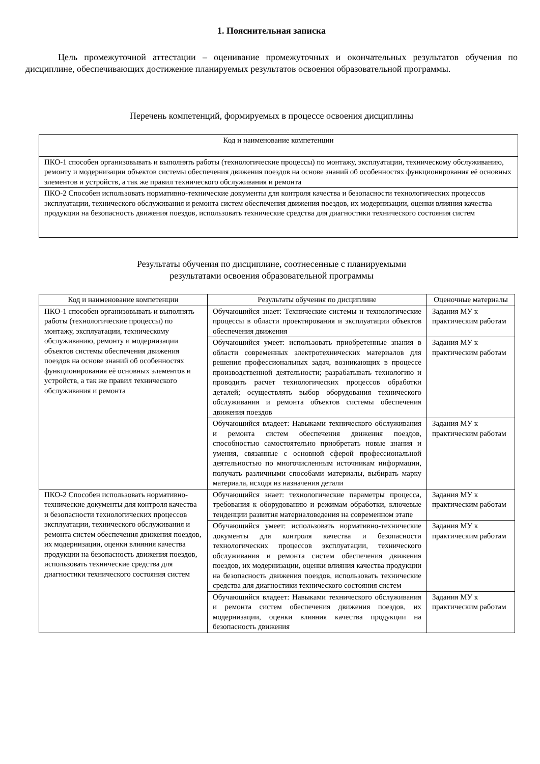1. Пояснительная записка
Цель промежуточной аттестации – оценивание промежуточных и окончательных результатов обучения по дисциплине, обеспечивающих достижение планируемых результатов освоения образовательной программы.
Перечень компетенций, формируемых в процессе освоения дисциплины
| Код и наименование компетенции |
| --- |
| ПКО-1 способен организовывать и выполнять работы (технологические процессы) по монтажу, эксплуатации, техническому обслуживанию, ремонту и модернизации объектов системы обеспечения движения поездов на основе знаний об особенностях функционирования её основных элементов и устройств, а так же правил технического обслуживания и ремонта |
| ПКО-2 Способен использовать нормативно-технические документы для контроля качества и безопасности технологических процессов эксплуатации, технического обслуживания и ремонта систем обеспечения движения поездов, их модернизации, оценки влияния качества продукции на безопасность движения поездов, использовать технические средства для диагностики технического состояния систем |
Результаты обучения по дисциплине, соотнесенные с планируемыми
результатами освоения образовательной программы
| Код и наименование компетенции | Результаты обучения по дисциплине | Оценочные материалы |
| --- | --- | --- |
| ПКО-1 способен организовывать и выполнять работы (технологические процессы) по монтажу, эксплуатации, техническому обслуживанию, ремонту и модернизации объектов системы обеспечения движения поездов на основе знаний об особенностях функционирования её основных элементов и устройств, а так же правил технического обслуживания и ремонта | Обучающийся знает: Технические системы и технологические процессы в области проектирования и эксплуатации объектов обеспечения движения | Задания МУ к практическим работам |
| | Обучающийся умеет: использовать приобретенные знания в области современных электротехнических материалов для решения профессиональных задач, возникающих в процессе производственной деятельности; разрабатывать технологию и проводить расчет технологических процессов обработки деталей; осуществлять выбор оборудования технического обслуживания и ремонта объектов системы обеспечения движения поездов | Задания МУ к практическим работам |
| | Обучающийся владеет: Навыками технического обслуживания и ремонта систем обеспечения движения поездов, способностью самостоятельно приобретать новые знания и умения, связанные с основной сферой профессиональной деятельностью по многочисленным источникам информации, получать различными способами материалы, выбирать марку материала, исходя из назначения детали | Задания МУ к практическим работам |
| ПКО-2 Способен использовать нормативно-технические документы для контроля качества и безопасности технологических процессов эксплуатации, технического обслуживания и ремонта систем обеспечения движения поездов, их модернизации, оценки влияния качества продукции на безопасность движения поездов, использовать технические средства для диагностики технического состояния систем | Обучающийся знает: технологические параметры процесса, требования к оборудованию и режимам обработки, ключевые тенденции развития материаловедения на современном этапе | Задания МУ к практическим работам |
| | Обучающийся умеет: использовать нормативно-технические документы для контроля качества и безопасности технологических процессов эксплуатации, технического обслуживания и ремонта систем обеспечения движения поездов, их модернизации, оценки влияния качества продукции на безопасность движения поездов, использовать технические средства для диагностики технического состояния систем | Задания МУ к практическим работам |
| | Обучающийся владеет: Навыками технического обслуживания и ремонта систем обеспечения движения поездов, их модернизации, оценки влияния качества продукции на безопасность движения | Задания МУ к практическим работам |